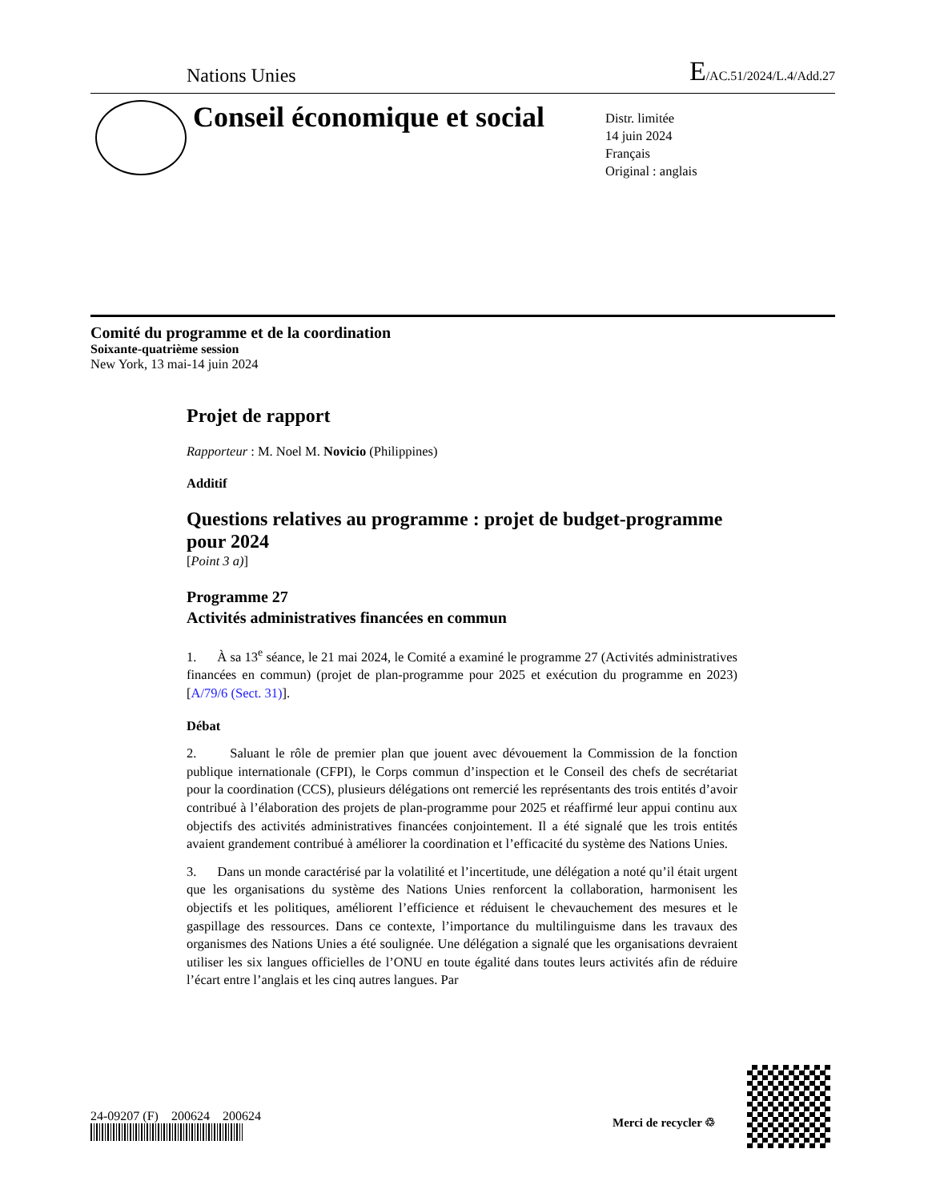Nations Unies E/AC.51/2024/L.4/Add.27
Conseil économique et social
Distr. limitée
14 juin 2024
Français
Original : anglais
Comité du programme et de la coordination
Soixante-quatrième session
New York, 13 mai-14 juin 2024
Projet de rapport
Rapporteur : M. Noel M. Novicio (Philippines)
Additif
Questions relatives au programme : projet de budget-programme pour 2024
[Point 3 a)]
Programme 27
Activités administratives financées en commun
1. À sa 13<sup>e</sup> séance, le 21 mai 2024, le Comité a examiné le programme 27 (Activités administratives financées en commun) (projet de plan-programme pour 2025 et exécution du programme en 2023) [A/79/6 (Sect. 31)].
Débat
2. Saluant le rôle de premier plan que jouent avec dévouement la Commission de la fonction publique internationale (CFPI), le Corps commun d’inspection et le Conseil des chefs de secrétariat pour la coordination (CCS), plusieurs délégations ont remercié les représentants des trois entités d’avoir contribué à l’élaboration des projets de plan-programme pour 2025 et réaffirmé leur appui continu aux objectifs des activités administratives financées conjointement. Il a été signalé que les trois entités avaient grandement contribué à améliorer la coordination et l’efficacité du système des Nations Unies.
3. Dans un monde caractérisé par la volatilité et l’incertitude, une délégation a noté qu’il était urgent que les organisations du système des Nations Unies renforcent la collaboration, harmonisent les objectifs et les politiques, améliorent l’efficience et réduisent le chevauchement des mesures et le gaspillage des ressources. Dans ce contexte, l’importance du multilinguisme dans les travaux des organismes des Nations Unies a été soulignée. Une délégation a signalé que les organisations devraient utiliser les six langues officielles de l’ONU en toute égalité dans toutes leurs activités afin de réduire l’écart entre l’anglais et les cinq autres langues. Par
24-09207 (F) 200624 200624
Merci de recycler ♲